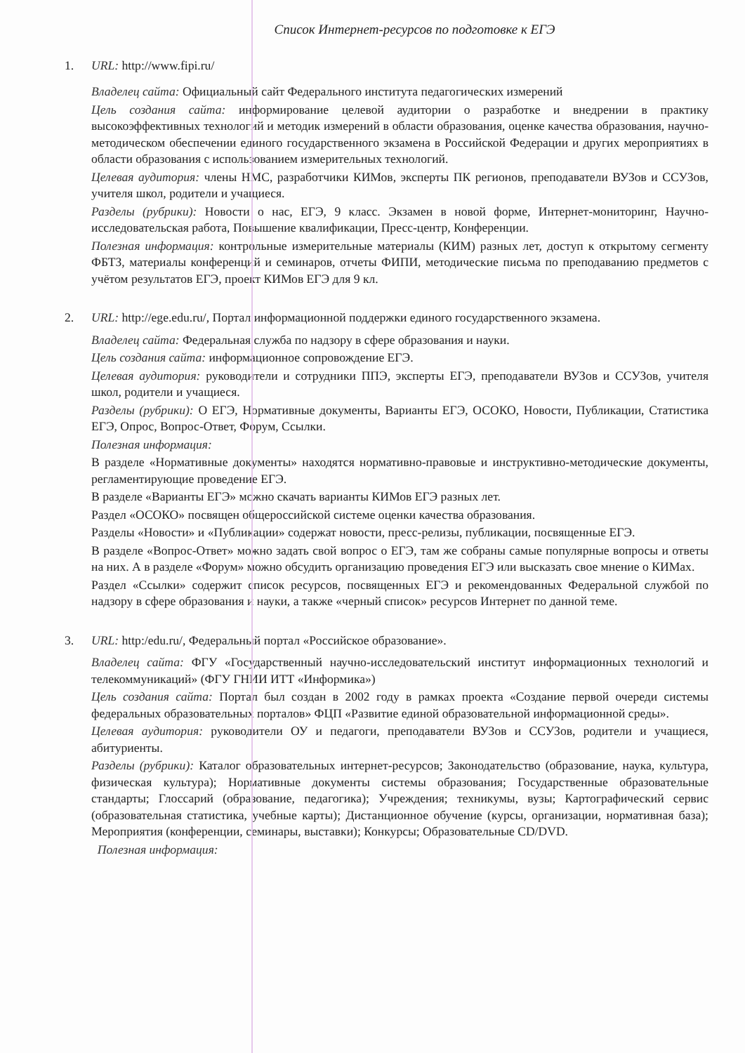Список Интернет-ресурсов по подготовке к ЕГЭ
1. URL: http://www.fipi.ru/
Владелец сайта: Официальный сайт Федерального института педагогических измерений
Цель создания сайта: информирование целевой аудитории о разработке и внедрении в практику высокоэффективных технологий и методик измерений в области образования, оценке качества образования, научно-методическом обеспечении единого государственного экзамена в Российской Федерации и других мероприятиях в области образования с использованием измерительных технологий.
Целевая аудитория: члены НМС, разработчики КИМов, эксперты ПК регионов, преподаватели ВУЗов и ССУЗов, учителя школ, родители и учащиеся.
Разделы (рубрики): Новости о нас, ЕГЭ, 9 класс. Экзамен в новой форме, Интернет-мониторинг, Научно-исследовательская работа, Повышение квалификации, Пресс-центр, Конференции.
Полезная информация: контрольные измерительные материалы (КИМ) разных лет, доступ к открытому сегменту ФБТЗ, материалы конференций и семинаров, отчеты ФИПИ, методические письма по преподаванию предметов с учётом результатов ЕГЭ, проект КИМов ЕГЭ для 9 кл.
2. URL: http://ege.edu.ru/, Портал информационной поддержки единого государственного экзамена.
Владелец сайта: Федеральная служба по надзору в сфере образования и науки.
Цель создания сайта: информационное сопровождение ЕГЭ.
Целевая аудитория: руководители и сотрудники ППЭ, эксперты ЕГЭ, преподаватели ВУЗов и ССУЗов, учителя школ, родители и учащиеся.
Разделы (рубрики): О ЕГЭ, Нормативные документы, Варианты ЕГЭ, ОСОКО, Новости, Публикации, Статистика ЕГЭ, Опрос, Вопрос-Ответ, Форум, Ссылки.
Полезная информация:
В разделе «Нормативные документы» находятся нормативно-правовые и инструктивно-методические документы, регламентирующие проведение ЕГЭ.
В разделе «Варианты ЕГЭ» можно скачать варианты КИМов ЕГЭ разных лет.
Раздел «ОСОКО» посвящен общероссийской системе оценки качества образования.
Разделы «Новости» и «Публикации» содержат новости, пресс-релизы, публикации, посвященные ЕГЭ.
В разделе «Вопрос-Ответ» можно задать свой вопрос о ЕГЭ, там же собраны самые популярные вопросы и ответы на них. А в разделе «Форум» можно обсудить организацию проведения ЕГЭ или высказать свое мнение о КИМах.
Раздел «Ссылки» содержит список ресурсов, посвященных ЕГЭ и рекомендованных Федеральной службой по надзору в сфере образования и науки, а также «черный список» ресурсов Интернет по данной теме.
3. URL: http:/edu.ru/, Федеральный портал «Российское образование».
Владелец сайта: ФГУ «Государственный научно-исследовательский институт информационных технологий и телекоммуникаций» (ФГУ ГНИИ ИТТ «Информика»)
Цель создания сайта: Портал был создан в 2002 году в рамках проекта «Создание первой очереди системы федеральных образовательных порталов» ФЦП «Развитие единой образовательной информационной среды».
Целевая аудитория: руководители ОУ и педагоги, преподаватели ВУЗов и ССУЗов, родители и учащиеся, абитуриенты.
Разделы (рубрики): Каталог образовательных интернет-ресурсов; Законодательство (образование, наука, культура, физическая культура); Нормативные документы системы образования; Государственные образовательные стандарты; Глоссарий (образование, педагогика); Учреждения; техникумы, вузы; Картографический сервис (образовательная статистика, учебные карты); Дистанционное обучение (курсы, организации, нормативная база); Мероприятия (конференции, семинары, выставки); Конкурсы; Образовательные CD/DVD.
Полезная информация: